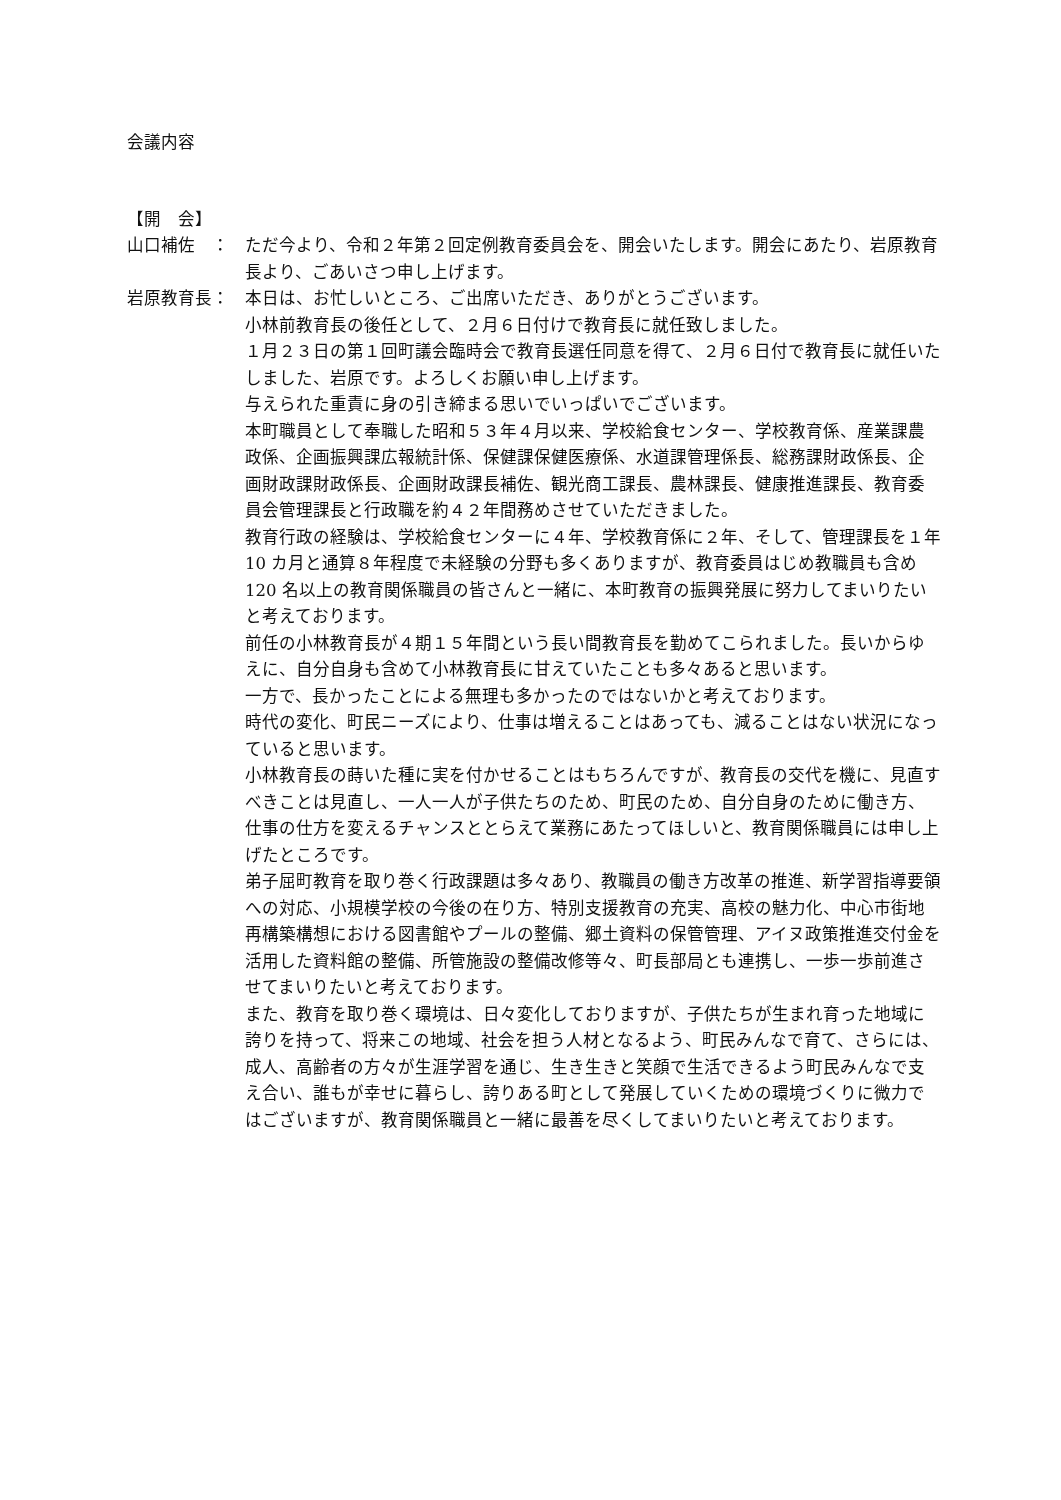会議内容
【開　会】
山口補佐　： ただ今より、令和２年第２回定例教育委員会を、開会いたします。開会にあたり、岩原教育長より、ごあいさつ申し上げます。
岩原教育長： 本日は、お忙しいところ、ご出席いただき、ありがとうございます。
小林前教育長の後任として、２月６日付けで教育長に就任致しました。
１月２３日の第１回町議会臨時会で教育長選任同意を得て、２月６日付で教育長に就任いたしました、岩原です。よろしくお願い申し上げます。
与えられた重責に身の引き締まる思いでいっぱいでございます。
本町職員として奉職した昭和５３年４月以来、学校給食センター、学校教育係、産業課農政係、企画振興課広報統計係、保健課保健医療係、水道課管理係長、総務課財政係長、企画財政課財政係長、企画財政課長補佐、観光商工課長、農林課長、健康推進課長、教育委員会管理課長と行政職を約４２年間務めさせていただきました。
教育行政の経験は、学校給食センターに４年、学校教育係に２年、そして、管理課長を１年 10 カ月と通算８年程度で未経験の分野も多くありますが、教育委員はじめ教職員も含め 120 名以上の教育関係職員の皆さんと一緒に、本町教育の振興発展に努力してまいりたいと考えております。
前任の小林教育長が４期１５年間という長い間教育長を勤めてこられました。長いからゆえに、自分自身も含めて小林教育長に甘えていたことも多々あると思います。
一方で、長かったことによる無理も多かったのではないかと考えております。
時代の変化、町民ニーズにより、仕事は増えることはあっても、減ることはない状況になっていると思います。
小林教育長の蒔いた種に実を付かせることはもちろんですが、教育長の交代を機に、見直すべきことは見直し、一人一人が子供たちのため、町民のため、自分自身のために働き方、仕事の仕方を変えるチャンスととらえて業務にあたってほしいと、教育関係職員には申し上げたところです。
弟子屈町教育を取り巻く行政課題は多々あり、教職員の働き方改革の推進、新学習指導要領への対応、小規模学校の今後の在り方、特別支援教育の充実、高校の魅力化、中心市街地再構築構想における図書館やプールの整備、郷土資料の保管管理、アイヌ政策推進交付金を活用した資料館の整備、所管施設の整備改修等々、町長部局とも連携し、一歩一歩前進させてまいりたいと考えております。
また、教育を取り巻く環境は、日々変化しておりますが、子供たちが生まれ育った地域に誇りを持って、将来この地域、社会を担う人材となるよう、町民みんなで育て、さらには、成人、高齢者の方々が生涯学習を通じ、生き生きと笑顔で生活できるよう町民みんなで支え合い、誰もが幸せに暮らし、誇りある町として発展していくための環境づくりに微力ではございますが、教育関係職員と一緒に最善を尽くしてまいりたいと考えております。